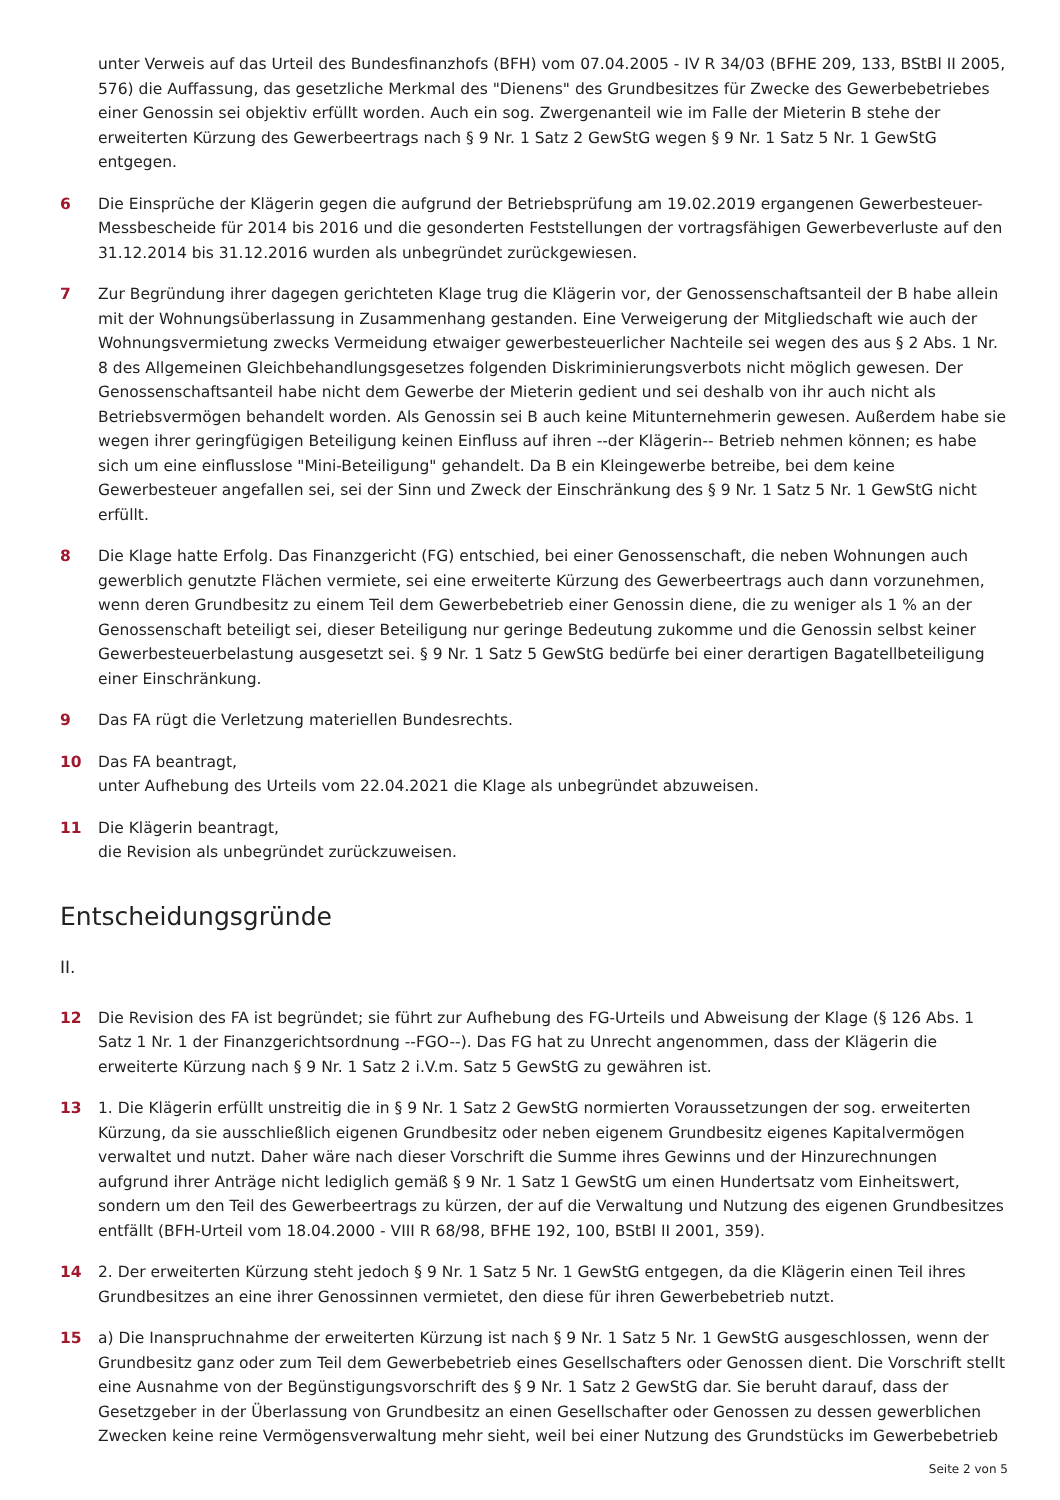unter Verweis auf das Urteil des Bundesfinanzhofs (BFH) vom 07.04.2005 - IV R 34/03 (BFHE 209, 133, BStBl II 2005, 576) die Auffassung, das gesetzliche Merkmal des "Dienens" des Grundbesitzes für Zwecke des Gewerbebetriebes einer Genossin sei objektiv erfüllt worden. Auch ein sog. Zwergenanteil wie im Falle der Mieterin B stehe der erweiterten Kürzung des Gewerbeertrags nach § 9 Nr. 1 Satz 2 GewStG wegen § 9 Nr. 1 Satz 5 Nr. 1 GewStG entgegen.
6 Die Einsprüche der Klägerin gegen die aufgrund der Betriebsprüfung am 19.02.2019 ergangenen Gewerbesteuer-Messbescheide für 2014 bis 2016 und die gesonderten Feststellungen der vortragsfähigen Gewerbeverluste auf den 31.12.2014 bis 31.12.2016 wurden als unbegründet zurückgewiesen.
7 Zur Begründung ihrer dagegen gerichteten Klage trug die Klägerin vor, der Genossenschaftsanteil der B habe allein mit der Wohnungsüberlassung in Zusammenhang gestanden. Eine Verweigerung der Mitgliedschaft wie auch der Wohnungsvermietung zwecks Vermeidung etwaiger gewerbesteuerlicher Nachteile sei wegen des aus § 2 Abs. 1 Nr. 8 des Allgemeinen Gleichbehandlungsgesetzes folgenden Diskriminierungsverbots nicht möglich gewesen. Der Genossenschaftsanteil habe nicht dem Gewerbe der Mieterin gedient und sei deshalb von ihr auch nicht als Betriebsvermögen behandelt worden. Als Genossin sei B auch keine Mitunternehmerin gewesen. Außerdem habe sie wegen ihrer geringfügigen Beteiligung keinen Einfluss auf ihren --der Klägerin-- Betrieb nehmen können; es habe sich um eine einflusslose "Mini-Beteiligung" gehandelt. Da B ein Kleingewerbe betreibe, bei dem keine Gewerbesteuer angefallen sei, sei der Sinn und Zweck der Einschränkung des § 9 Nr. 1 Satz 5 Nr. 1 GewStG nicht erfüllt.
8 Die Klage hatte Erfolg. Das Finanzgericht (FG) entschied, bei einer Genossenschaft, die neben Wohnungen auch gewerblich genutzte Flächen vermiete, sei eine erweiterte Kürzung des Gewerbeertrags auch dann vorzunehmen, wenn deren Grundbesitz zu einem Teil dem Gewerbebetrieb einer Genossin diene, die zu weniger als 1 % an der Genossenschaft beteiligt sei, dieser Beteiligung nur geringe Bedeutung zukomme und die Genossin selbst keiner Gewerbesteuerbelastung ausgesetzt sei. § 9 Nr. 1 Satz 5 GewStG bedürfe bei einer derartigen Bagatellbeteiligung einer Einschränkung.
9 Das FA rügt die Verletzung materiellen Bundesrechts.
10 Das FA beantragt,
unter Aufhebung des Urteils vom 22.04.2021 die Klage als unbegründet abzuweisen.
11 Die Klägerin beantragt,
die Revision als unbegründet zurückzuweisen.
Entscheidungsgründe
II.
12 Die Revision des FA ist begründet; sie führt zur Aufhebung des FG-Urteils und Abweisung der Klage (§ 126 Abs. 1 Satz 1 Nr. 1 der Finanzgerichtsordnung --FGO--). Das FG hat zu Unrecht angenommen, dass der Klägerin die erweiterte Kürzung nach § 9 Nr. 1 Satz 2 i.V.m. Satz 5 GewStG zu gewähren ist.
13 1. Die Klägerin erfüllt unstreitig die in § 9 Nr. 1 Satz 2 GewStG normierten Voraussetzungen der sog. erweiterten Kürzung, da sie ausschließlich eigenen Grundbesitz oder neben eigenem Grundbesitz eigenes Kapitalvermögen verwaltet und nutzt. Daher wäre nach dieser Vorschrift die Summe ihres Gewinns und der Hinzurechnungen aufgrund ihrer Anträge nicht lediglich gemäß § 9 Nr. 1 Satz 1 GewStG um einen Hundertsatz vom Einheitswert, sondern um den Teil des Gewerbeertrags zu kürzen, der auf die Verwaltung und Nutzung des eigenen Grundbesitzes entfällt (BFH-Urteil vom 18.04.2000 - VIII R 68/98, BFHE 192, 100, BStBl II 2001, 359).
14 2. Der erweiterten Kürzung steht jedoch § 9 Nr. 1 Satz 5 Nr. 1 GewStG entgegen, da die Klägerin einen Teil ihres Grundbesitzes an eine ihrer Genossinnen vermietet, den diese für ihren Gewerbebetrieb nutzt.
15 a) Die Inanspruchnahme der erweiterten Kürzung ist nach § 9 Nr. 1 Satz 5 Nr. 1 GewStG ausgeschlossen, wenn der Grundbesitz ganz oder zum Teil dem Gewerbebetrieb eines Gesellschafters oder Genossen dient. Die Vorschrift stellt eine Ausnahme von der Begünstigungsvorschrift des § 9 Nr. 1 Satz 2 GewStG dar. Sie beruht darauf, dass der Gesetzgeber in der Überlassung von Grundbesitz an einen Gesellschafter oder Genossen zu dessen gewerblichen Zwecken keine reine Vermögensverwaltung mehr sieht, weil bei einer Nutzung des Grundstücks im Gewerbebetrieb
Seite 2 von 5